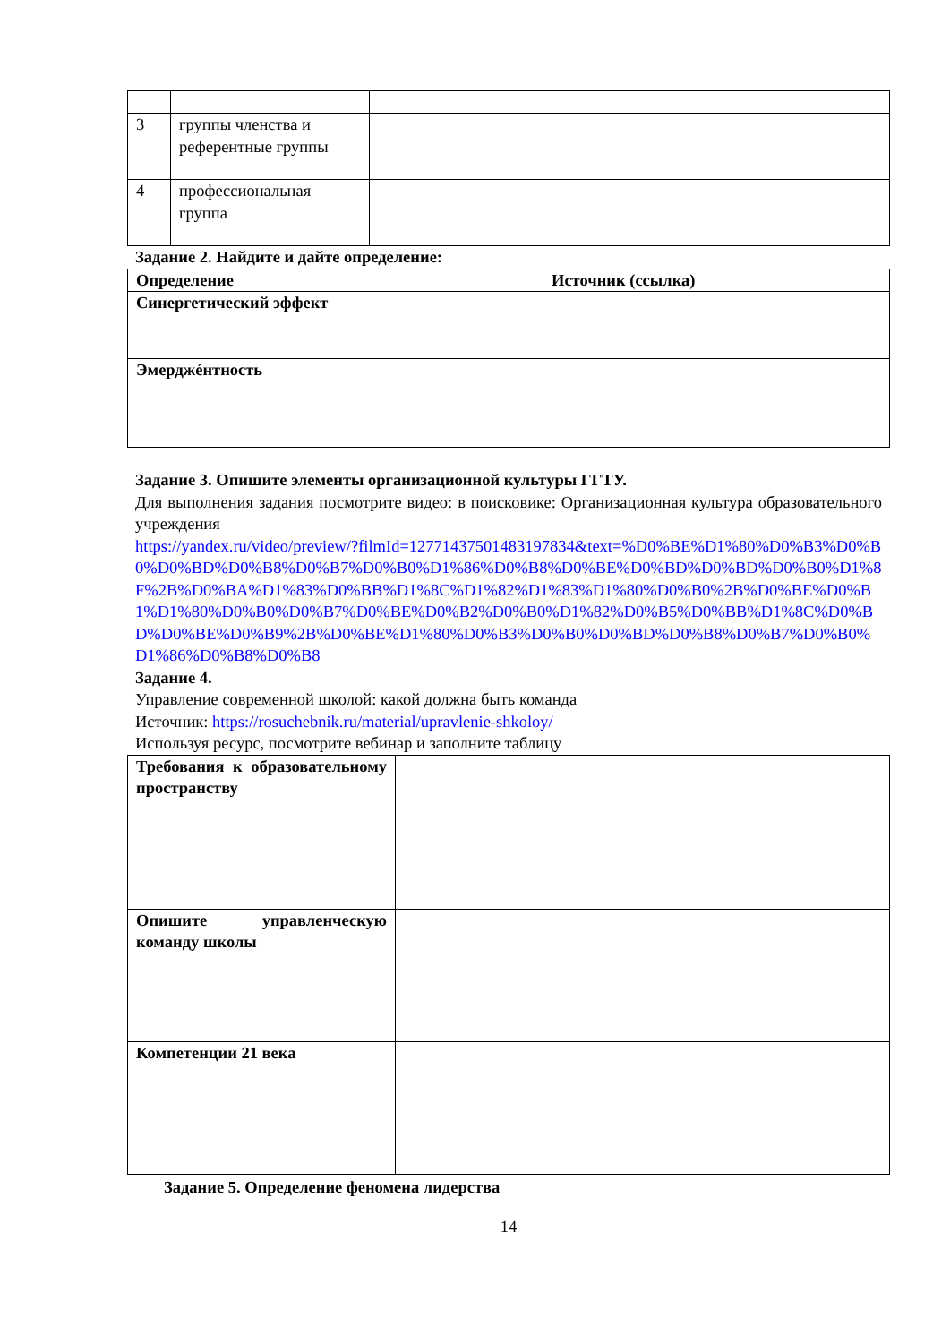| 3 | группы членства и референтные группы | |
| 4 | профессиональная группа | |
Задание 2. Найдите и дайте определение:
| Определение | Источник (ссылка) |
| Синергетический эффект | |
| Эмерджéнтность | |
Задание 3. Опишите элементы организационной культуры ГГТУ.
Для выполнения задания посмотрите видео: в поисковике: Организационная культура образовательного учреждения
https://yandex.ru/video/preview/?filmId=12771437501483197834&text=%D0%BE%D1%80%D0%B3%D0%B0%D0%BD%D0%B8%D0%B7%D0%B0%D1%86%D0%B8%D0%BE%D0%BD%D0%BD%D0%B0%D1%8F%2B%D0%BA%D1%83%D0%BB%D1%8C%D1%82%D1%83%D1%80%D0%B0%2B%D0%BE%D0%B1%D1%80%D0%B0%D0%B7%D0%BE%D0%B2%D0%B0%D1%82%D0%B5%D0%BB%D1%8C%D0%BD%D0%BE%D0%B9%2B%D0%BE%D1%80%D0%B3%D0%B0%D0%BD%D0%B8%D0%B7%D0%B0%D1%86%D0%B8%D0%B8
Задание 4.
Управление современной школой: какой должна быть команда
Источник: https://rosuchebnik.ru/material/upravlenie-shkoloy/
Используя ресурс, посмотрите вебинар и заполните таблицу
| Требования к образовательному пространству | |
| Опишите управленческую команду школы | |
| Компетенции 21 века | |
Задание 5. Определение феномена лидерства
14